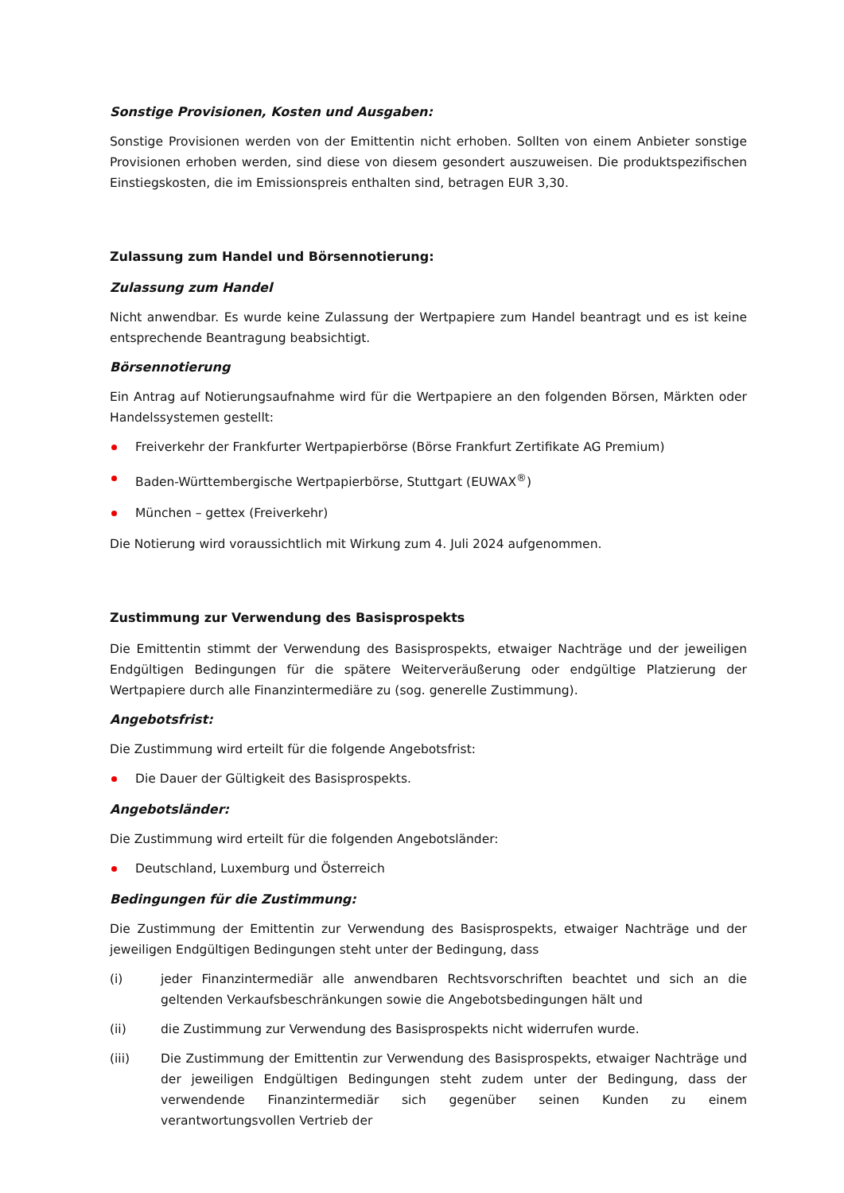Sonstige Provisionen, Kosten und Ausgaben:
Sonstige Provisionen werden von der Emittentin nicht erhoben. Sollten von einem Anbieter sonstige Provisionen erhoben werden, sind diese von diesem gesondert auszuweisen. Die produktspezifischen Einstiegskosten, die im Emissionspreis enthalten sind, betragen EUR 3,30.
Zulassung zum Handel und Börsennotierung:
Zulassung zum Handel
Nicht anwendbar. Es wurde keine Zulassung der Wertpapiere zum Handel beantragt und es ist keine entsprechende Beantragung beabsichtigt.
Börsennotierung
Ein Antrag auf Notierungsaufnahme wird für die Wertpapiere an den folgenden Börsen, Märkten oder Handelssystemen gestellt:
Freiverkehr der Frankfurter Wertpapierbörse (Börse Frankfurt Zertifikate AG Premium)
Baden-Württembergische Wertpapierbörse, Stuttgart (EUWAX<sup>®</sup>)
München – gettex (Freiverkehr)
Die Notierung wird voraussichtlich mit Wirkung zum 4. Juli 2024 aufgenommen.
Zustimmung zur Verwendung des Basisprospekts
Die Emittentin stimmt der Verwendung des Basisprospekts, etwaiger Nachträge und der jeweiligen Endgültigen Bedingungen für die spätere Weiterveräußerung oder endgültige Platzierung der Wertpapiere durch alle Finanzintermediäre zu (sog. generelle Zustimmung).
Angebotsfrist:
Die Zustimmung wird erteilt für die folgende Angebotsfrist:
Die Dauer der Gültigkeit des Basisprospekts.
Angebotsländer:
Die Zustimmung wird erteilt für die folgenden Angebotsländer:
Deutschland, Luxemburg und Österreich
Bedingungen für die Zustimmung:
Die Zustimmung der Emittentin zur Verwendung des Basisprospekts, etwaiger Nachträge und der jeweiligen Endgültigen Bedingungen steht unter der Bedingung, dass
(i) jeder Finanzintermediär alle anwendbaren Rechtsvorschriften beachtet und sich an die geltenden Verkaufsbeschränkungen sowie die Angebotsbedingungen hält und
(ii) die Zustimmung zur Verwendung des Basisprospekts nicht widerrufen wurde.
(iii) Die Zustimmung der Emittentin zur Verwendung des Basisprospekts, etwaiger Nachträge und der jeweiligen Endgültigen Bedingungen steht zudem unter der Bedingung, dass der verwendende Finanzintermediär sich gegenüber seinen Kunden zu einem verantwortungsvollen Vertrieb der